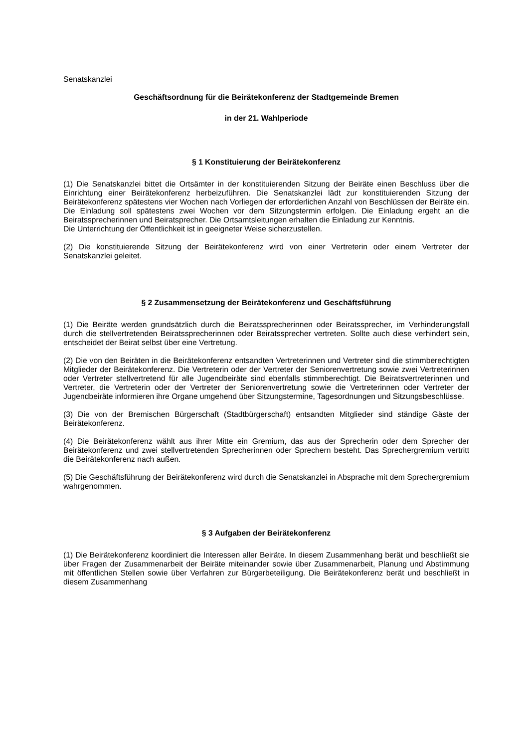Senatskanzlei
Geschäftsordnung für die Beirätekonferenz der Stadtgemeinde Bremen
in der 21. Wahlperiode
§ 1 Konstituierung der Beirätekonferenz
(1) Die Senatskanzlei bittet die Ortsämter in der konstituierenden Sitzung der Beiräte einen Beschluss über die Einrichtung einer Beirätekonferenz herbeizuführen. Die Senatskanzlei lädt zur konstituierenden Sitzung der Beirätekonferenz spätestens vier Wochen nach Vorliegen der erforderlichen Anzahl von Beschlüssen der Beiräte ein. Die Einladung soll spätestens zwei Wochen vor dem Sitzungstermin erfolgen. Die Einladung ergeht an die Beiratssprecherinnen und Beiratsprecher. Die Ortsamtsleitungen erhalten die Einladung zur Kenntnis.
Die Unterrichtung der Öffentlichkeit ist in geeigneter Weise sicherzustellen.
(2) Die konstituierende Sitzung der Beirätekonferenz wird von einer Vertreterin oder einem Vertreter der Senatskanzlei geleitet.
§ 2 Zusammensetzung der Beirätekonferenz und Geschäftsführung
(1) Die Beiräte werden grundsätzlich durch die Beiratssprecherinnen oder Beiratssprecher, im Verhinderungsfall durch die stellvertretenden Beiratssprecherinnen oder Beiratssprecher vertreten. Sollte auch diese verhindert sein, entscheidet der Beirat selbst über eine Vertretung.
(2) Die von den Beiräten in die Beirätekonferenz entsandten Vertreterinnen und Vertreter sind die stimmberechtigten Mitglieder der Beirätekonferenz. Die Vertreterin oder der Vertreter der Seniorenvertretung sowie zwei Vertreterinnen oder Vertreter stellvertretend für alle Jugendbeiräte sind ebenfalls stimmberechtigt. Die Beiratsvertreterinnen und Vertreter, die Vertreterin oder der Vertreter der Seniorenvertretung sowie die Vertreterinnen oder Vertreter der Jugendbeiräte informieren ihre Organe umgehend über Sitzungstermine, Tagesordnungen und Sitzungsbeschlüsse.
(3) Die von der Bremischen Bürgerschaft (Stadtbürgerschaft) entsandten Mitglieder sind ständige Gäste der Beirätekonferenz.
(4) Die Beirätekonferenz wählt aus ihrer Mitte ein Gremium, das aus der Sprecherin oder dem Sprecher der Beirätekonferenz und zwei stellvertretenden Sprecherinnen oder Sprechern besteht. Das Sprechergremium vertritt die Beirätekonferenz nach außen.
(5) Die Geschäftsführung der Beirätekonferenz wird durch die Senatskanzlei in Absprache mit dem Sprechergremium wahrgenommen.
§ 3 Aufgaben der Beirätekonferenz
(1) Die Beirätekonferenz koordiniert die Interessen aller Beiräte. In diesem Zusammenhang berät und beschließt sie über Fragen der Zusammenarbeit der Beiräte miteinander sowie über Zusammenarbeit, Planung und Abstimmung mit öffentlichen Stellen sowie über Verfahren zur Bürgerbeteiligung. Die Beirätekonferenz berät und beschließt in diesem Zusammenhang